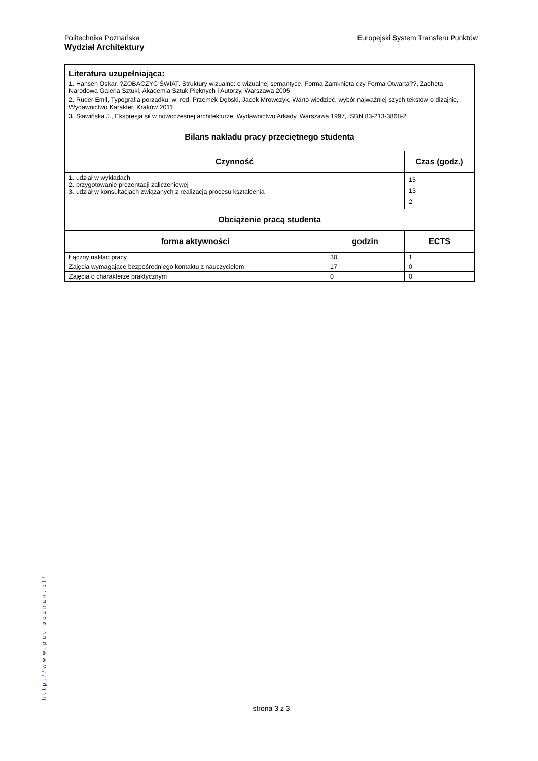Europejski System Transferu Punktów Politechnika Poznańska
Wydział Architektury
| Literatura uzupełniająca: 1. Hansen Oskar, ?ZOBACZYĆ ŚWIAT. Struktury wizualne: o wizualnej semantyce. Forma Zamknięta czy Forma Otwarta??, Zachęta Narodowa Galeria Sztuki, Akademia Sztuk Pięknych i Autorzy, Warszawa 2005 2. Ruder Emil, Typografia porządku; w: red. Przemek Dębski, Jacek Mrowczyk, Warto wiedzieć, wybór najważniej-szych tekstów o dizajnie, Wydawnictwo Karakter, Kraków 2011 3. Sławińska J., Ekspresja sił w nowoczesnej architekturze, Wydawnictwo Arkady, Warszawa 1997, ISBN 83-213-3868-2 | | |
| Bilans nakładu pracy przeciętnego studenta | | |
| Czynność | | Czas (godz.) |
| 1. udział w wykładach 2. przygotowanie prezentacji zaliczeniowej 3. udział w konsultacjach związanych z realizacją procesu kształcenia | | 15 13 2 |
| Obciążenie pracą studenta | | |
| forma aktywności | godzin | ECTS |
| Łączny nakład pracy | 30 | 1 |
| Zajęcia wymagające bezpośredniego kontaktu z nauczycielem | 17 | 0 |
| Zajęcia o charakterze praktycznym | 0 | 0 |
http://www.put.poznan.pl/
strona 3 z 3